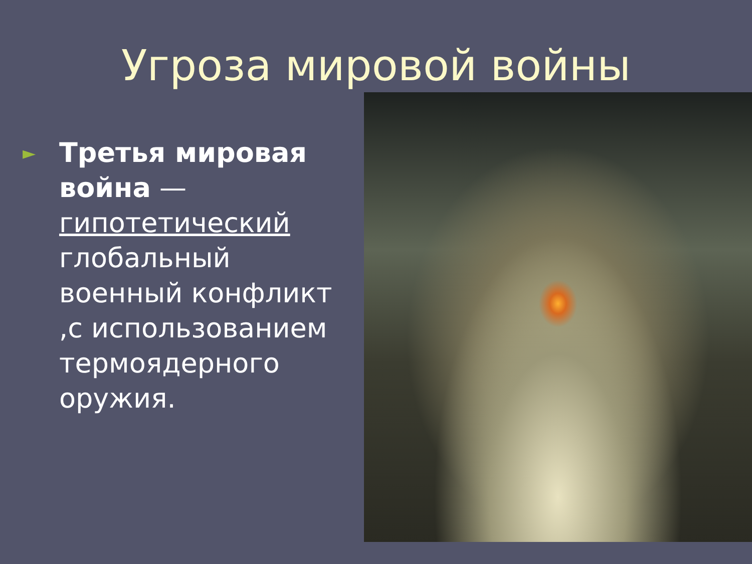Угроза мировой войны
►
Третья мировая война — гипотетический глобальный военный конфликт ,с использованием термоядерного оружия.